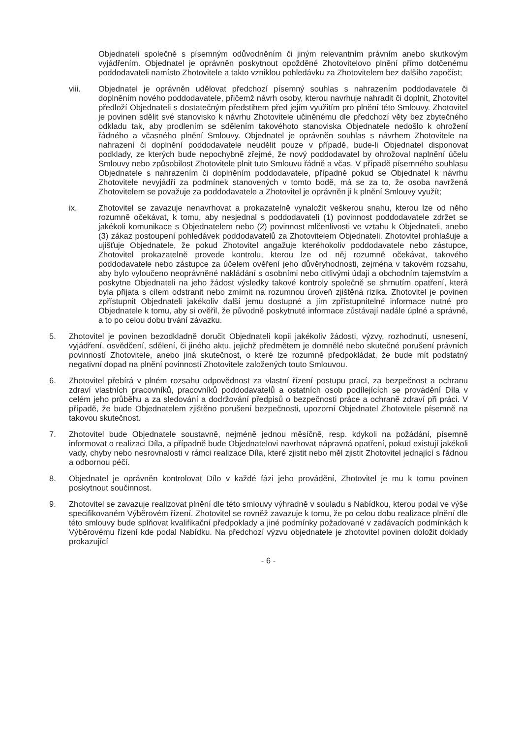Objednateli společně s písemným odůvodněním či jiným relevantním právním anebo skutkovým vyjádřením. Objednatel je oprávněn poskytnout opožděné Zhotovitelovo plnění přímo dotčenému poddodavateli namísto Zhotovitele a takto vzniklou pohledávku za Zhotovitelem bez dalšího započíst;
viii. Objednatel je oprávněn udělovat předchozí písemný souhlas s nahrazením poddodavatele či doplněním nového poddodavatele, přičemž návrh osoby, kterou navrhuje nahradit či doplnit, Zhotovitel předloží Objednateli s dostatečným předstihem před jejím využitím pro plnění této Smlouvy. Zhotovitel je povinen sdělit své stanovisko k návrhu Zhotovitele učiněnému dle předchozí věty bez zbytečného odkladu tak, aby prodlením se sdělením takovéhoto stanoviska Objednatele nedošlo k ohrožení řádného a včasného plnění Smlouvy. Objednatel je oprávněn souhlas s návrhem Zhotovitele na nahrazení či doplnění poddodavatele neudělit pouze v případě, bude-li Objednatel disponovat podklady, ze kterých bude nepochybně zřejmé, že nový poddodavatel by ohrožoval naplnění účelu Smlouvy nebo způsobilost Zhotovitele plnit tuto Smlouvu řádně a včas. V případě písemného souhlasu Objednatele s nahrazením či doplněním poddodavatele, případně pokud se Objednatel k návrhu Zhotovitele nevyjádří za podmínek stanovených v tomto bodě, má se za to, že osoba navržená Zhotovitelem se považuje za poddodavatele a Zhotovitel je oprávněn ji k plnění Smlouvy využít;
ix. Zhotovitel se zavazuje nenavrhovat a prokazatelně vynaložit veškerou snahu, kterou lze od něho rozumně očekávat, k tomu, aby nesjednal s poddodavateli (1) povinnost poddodavatele zdržet se jakékoli komunikace s Objednatelem nebo (2) povinnost mlčenlivosti ve vztahu k Objednateli, anebo (3) zákaz postoupení pohledávek poddodavatelů za Zhotovitelem Objednateli. Zhotovitel prohlašuje a ujišťuje Objednatele, že pokud Zhotovitel angažuje kteréhokoliv poddodavatele nebo zástupce, Zhotovitel prokazatelně provede kontrolu, kterou lze od něj rozumně očekávat, takového poddodavatele nebo zástupce za účelem ověření jeho důvěryhodnosti, zejména v takovém rozsahu, aby bylo vyloučeno neoprávněné nakládání s osobními nebo citlivými údaji a obchodním tajemstvím a poskytne Objednateli na jeho žádost výsledky takové kontroly společně se shrnutím opatření, která byla přijata s cílem odstranit nebo zmírnit na rozumnou úroveň zjištěná rizika. Zhotovitel je povinen zpřístupnit Objednateli jakékoliv další jemu dostupné a jím zpřístupnitelné informace nutné pro Objednatele k tomu, aby si ověřil, že původně poskytnuté informace zůstávají nadále úplné a správné, a to po celou dobu trvání závazku.
5. Zhotovitel je povinen bezodkladně doručit Objednateli kopii jakékoliv žádosti, výzvy, rozhodnutí, usnesení, vyjádření, osvědčení, sdělení, či jiného aktu, jejichž předmětem je domnělé nebo skutečné porušení právních povinností Zhotovitele, anebo jiná skutečnost, o které lze rozumně předpokládat, že bude mít podstatný negativní dopad na plnění povinností Zhotovitele založených touto Smlouvou.
6. Zhotovitel přebírá v plném rozsahu odpovědnost za vlastní řízení postupu prací, za bezpečnost a ochranu zdraví vlastních pracovníků, pracovníků poddodavatelů a ostatních osob podílejících se provádění Díla v celém jeho průběhu a za sledování a dodržování předpisů o bezpečnosti práce a ochraně zdraví při práci. V případě, že bude Objednatelem zjištěno porušení bezpečnosti, upozorní Objednatel Zhotovitele písemně na takovou skutečnost.
7. Zhotovitel bude Objednatele soustavně, nejméně jednou měsíčně, resp. kdykoli na požádání, písemně informovat o realizaci Díla, a případně bude Objednatelovi navrhovat nápravná opatření, pokud existují jakékoli vady, chyby nebo nesrovnalosti v rámci realizace Díla, které zjistit nebo měl zjistit Zhotovitel jednající s řádnou a odbornou péčí.
8. Objednatel je oprávněn kontrolovat Dílo v každé fázi jeho provádění, Zhotovitel je mu k tomu povinen poskytnout součinnost.
9. Zhotovitel se zavazuje realizovat plnění dle této smlouvy výhradně v souladu s Nabídkou, kterou podal ve výše specifikovaném Výběrovém řízení. Zhotovitel se rovněž zavazuje k tomu, že po celou dobu realizace plnění dle této smlouvy bude splňovat kvalifikační předpoklady a jiné podmínky požadované v zadávacích podmínkách k Výběrovému řízení kde podal Nabídku. Na předchozí výzvu objednatele je zhotovitel povinen doložit doklady prokazující
- 6 -